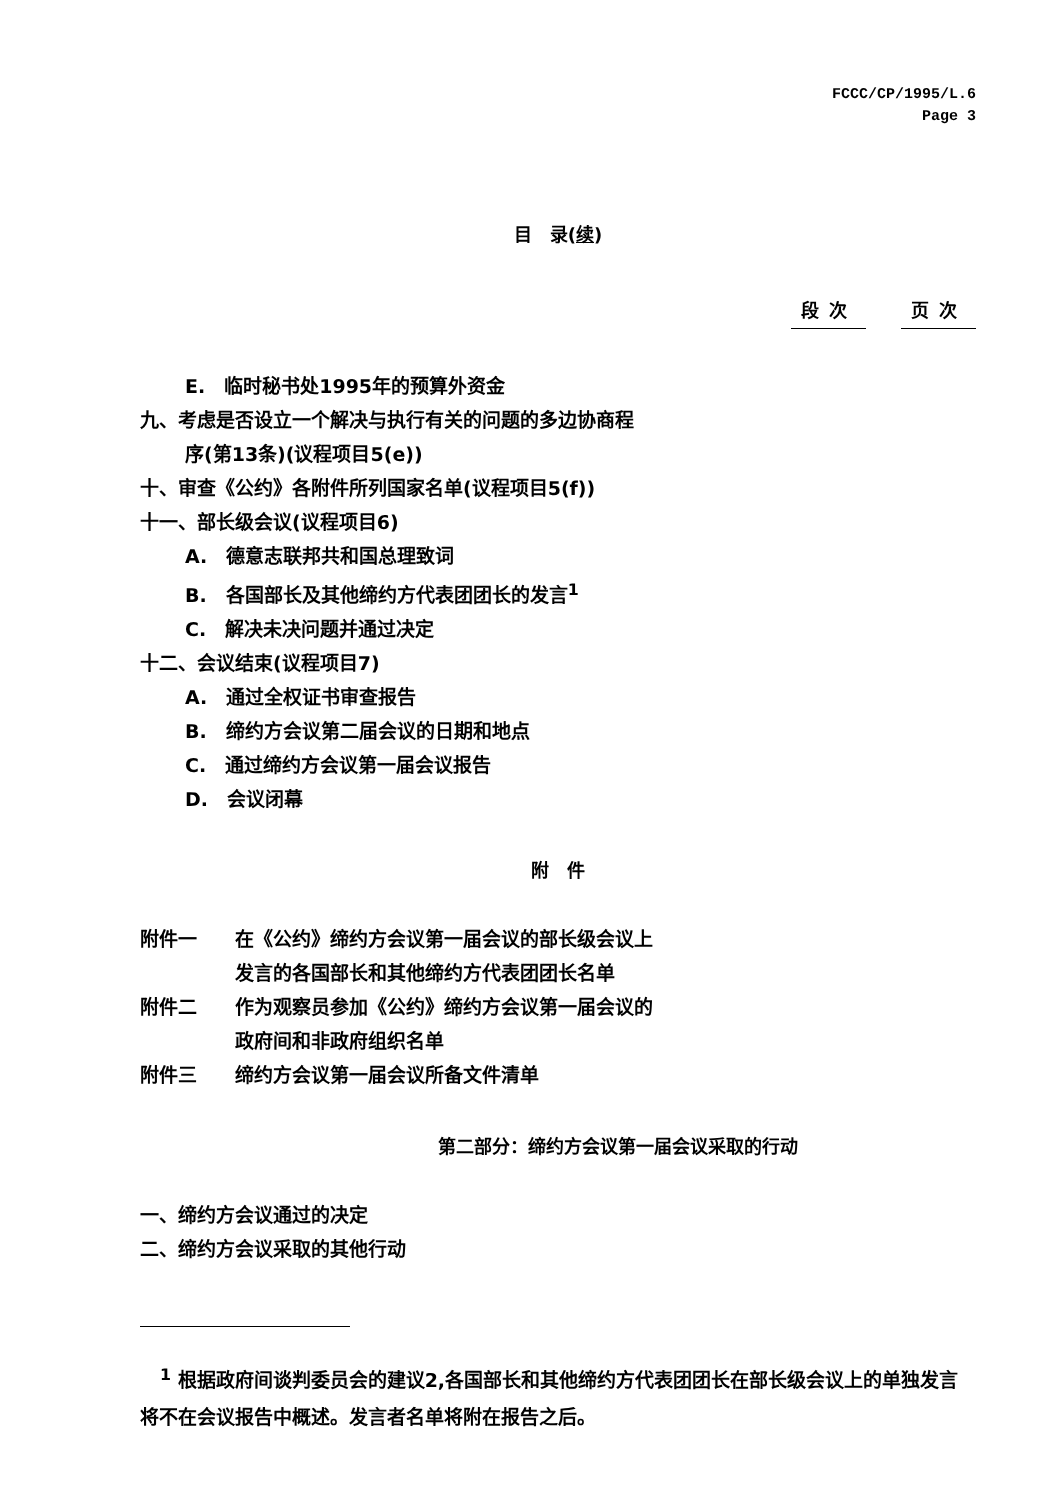FCCC/CP/1995/L.6
Page 3
目　录(续)
段次 页次
E.　临时秘书处1995年的预算外资金
九、考虑是否设立一个解决与执行有关的问题的多边协商程
序(第13条)(议程项目5(e))
十、审查《公约》各附件所列国家名单(议程项目5(f))
十一、部长级会议(议程项目6)
A.　德意志联邦共和国总理致词
B.　各国部长及其他缔约方代表团团长的发言<sup>1</sup>
C.　解决未决问题并通过决定
十二、会议结束(议程项目7)
A.　通过全权证书审查报告
B.　缔约方会议第二届会议的日期和地点
C.　通过缔约方会议第一届会议报告
D.　会议闭幕
附　件
附件一 在《公约》缔约方会议第一届会议的部长级会议上
发言的各国部长和其他缔约方代表团团长名单
附件二 作为观察员参加《公约》缔约方会议第一届会议的
政府间和非政府组织名单
附件三 缔约方会议第一届会议所备文件清单
第二部分：缔约方会议第一届会议采取的行动
一、缔约方会议通过的决定
二、缔约方会议采取的其他行动
<sup>1</sup> 根据政府间谈判委员会的建议2,各国部长和其他缔约方代表团团长在部长级会议上的单独发言将不在会议报告中概述。发言者名单将附在报告之后。